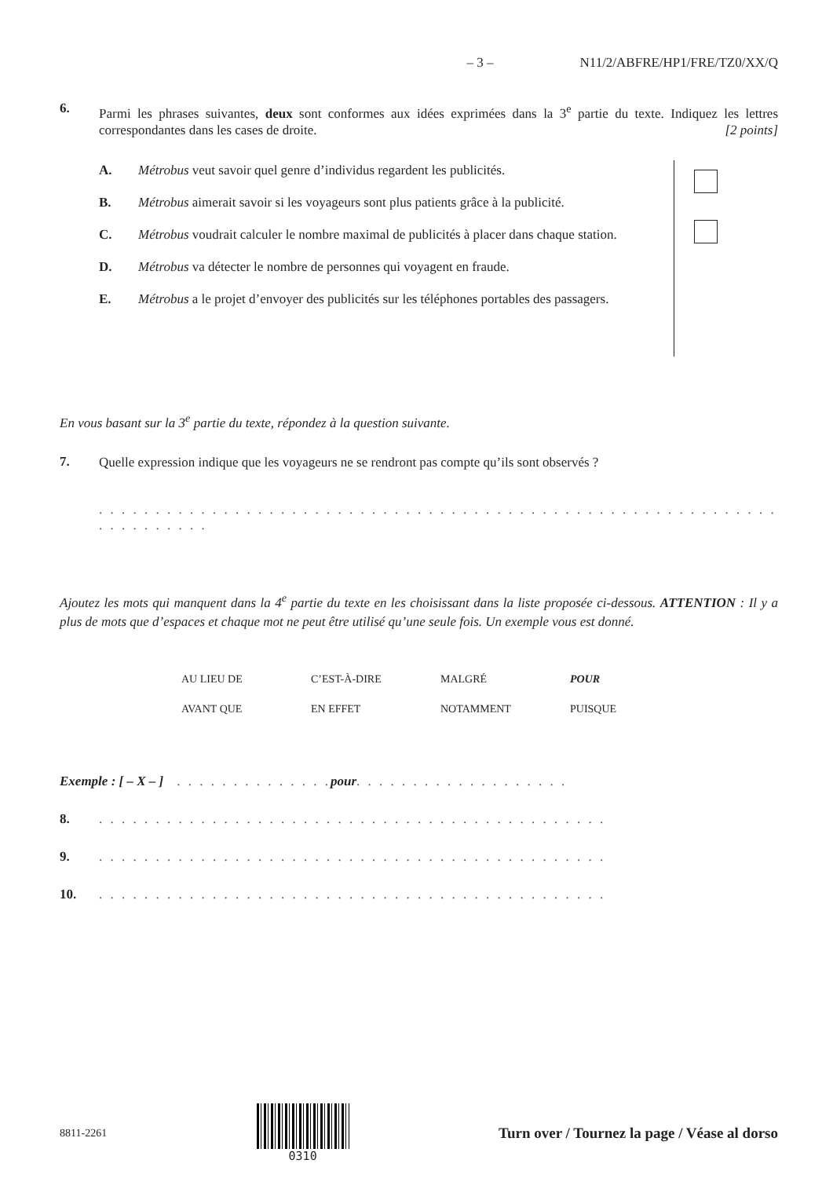– 3 – N11/2/ABFRE/HP1/FRE/TZ0/XX/Q
6.
Parmi les phrases suivantes, deux sont conformes aux idées exprimées dans la 3<sup>e</sup> partie du texte. Indiquez les lettres correspondantes dans les cases de droite. [2 points]
A. Métrobus veut savoir quel genre d’individus regardent les publicités.
B. Métrobus aimerait savoir si les voyageurs sont plus patients grâce à la publicité.
C. Métrobus voudrait calculer le nombre maximal de publicités à placer dans chaque station.
D. Métrobus va détecter le nombre de personnes qui voyagent en fraude.
E. Métrobus a le projet d’envoyer des publicités sur les téléphones portables des passagers.
En vous basant sur la 3<sup>e</sup> partie du texte, répondez à la question suivante.
7.
Quelle expression indique que les voyageurs ne se rendront pas compte qu’ils sont observés ?
. . . . . . . . . . . . . . . . . . . . . . . . . . . . . . . . . . . . . . . . . . . . . . . . . . . . . . . . . . . . . . . . . . . . . .
Ajoutez les mots qui manquent dans la 4<sup>e</sup> partie du texte en les choisissant dans la liste proposée ci-dessous. ATTENTION : Il y a plus de mots que d’espaces et chaque mot ne peut être utilisé qu’une seule fois. Un exemple vous est donné.
| AU LIEU DE | C’EST-À-DIRE | MALGRÉ | POUR |
| AVANT QUE | EN EFFET | NOTAMMENT | PUISQUE |
Exemple : [ – X – ] . . . . . . . . . . . . . . pour . . . . . . . . . . . . . . . . . . .
8. . . . . . . . . . . . . . . . . . . . . . . . . . . . . . . . . . . . . . . . . . . . . .
9. . . . . . . . . . . . . . . . . . . . . . . . . . . . . . . . . . . . . . . . . . . . . .
10. . . . . . . . . . . . . . . . . . . . . . . . . . . . . . . . . . . . . . . . . . . . . .
8811-2261 0310
Turn over / Tournez la page / Véase al dorso